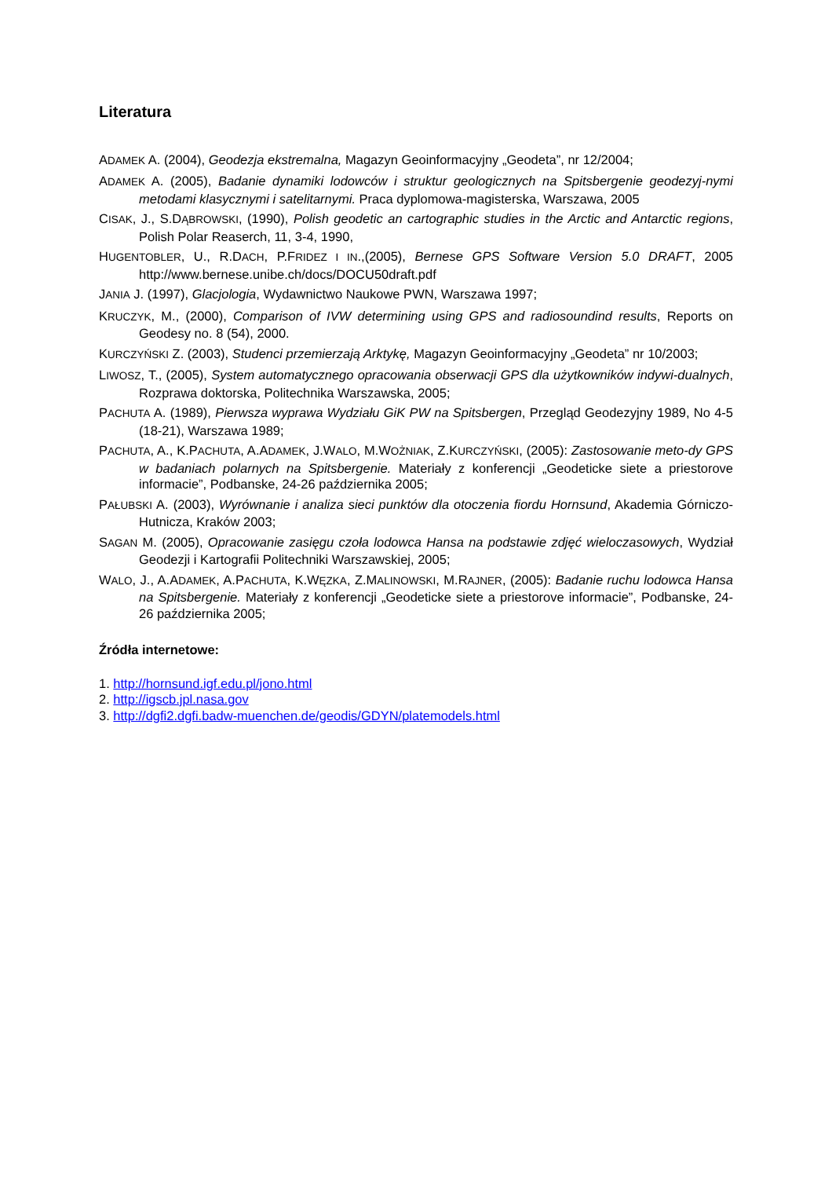Literatura
ADAMEK A. (2004), Geodezja ekstremalna, Magazyn Geoinformacyjny „Geodeta”, nr 12/2004;
ADAMEK A. (2005), Badanie dynamiki lodowców i struktur geologicznych na Spitsbergenie geodezyj-nymi metodami klasycznymi i satelitarnymi. Praca dyplomowa-magisterska, Warszawa, 2005
CISAK, J., S.DĄBROWSKI, (1990), Polish geodetic an cartographic studies in the Arctic and Antarctic regions, Polish Polar Reaserch, 11, 3-4, 1990,
HUGENTOBLER, U., R.DACH, P.FRIDEZ I IN.,(2005), Bernese GPS Software Version 5.0 DRAFT, 2005 http://www.bernese.unibe.ch/docs/DOCU50draft.pdf
JANIA J. (1997), Glacjologia, Wydawnictwo Naukowe PWN, Warszawa 1997;
KRUCZYK, M., (2000), Comparison of IVW determining using GPS and radiosoundind results, Reports on Geodesy no. 8 (54), 2000.
KURCZYŃSKI Z. (2003), Studenci przemierzają Arktykę, Magazyn Geoinformacyjny „Geodeta” nr 10/2003;
LIWOSZ, T., (2005), System automatycznego opracowania obserwacji GPS dla użytkowników indywi-dualnych, Rozprawa doktorska, Politechnika Warszawska, 2005;
PACHUTA A. (1989), Pierwsza wyprawa Wydziału GiK PW na Spitsbergen, Przegląd Geodezyjny 1989, No 4-5 (18-21), Warszawa 1989;
PACHUTA, A., K.PACHUTA, A.ADAMEK, J.WALO, M.WOŻNIAK, Z.KURCZYŃSKI, (2005): Zastosowanie meto-dy GPS w badaniach polarnych na Spitsbergenie. Materiały z konferencji „Geodeticke siete a priestorove informacie”, Podbanske, 24-26 października 2005;
PAŁUBSKI A. (2003), Wyrównanie i analiza sieci punktów dla otoczenia fiordu Hornsund, Akademia Górniczo-Hutnicza, Kraków 2003;
SAGAN M. (2005), Opracowanie zasięgu czoła lodowca Hansa na podstawie zdjęć wieloczasowych, Wydział Geodezji i Kartografii Politechniki Warszawskiej, 2005;
WALO, J., A.ADAMEK, A.PACHUTA, K.WĘZKA, Z.MALINOWSKI, M.RAJNER, (2005): Badanie ruchu lodowca Hansa na Spitsbergenie. Materiały z konferencji „Geodeticke siete a priestorove informacie”, Podbanske, 24-26 października 2005;
Źródła internetowe:
1. http://hornsund.igf.edu.pl/jono.html
2. http://igscb.jpl.nasa.gov
3. http://dgfi2.dgfi.badw-muenchen.de/geodis/GDYN/platemodels.html